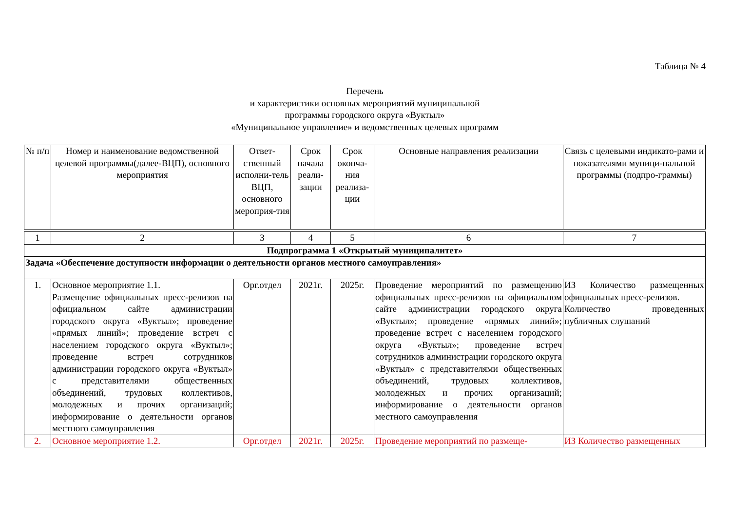Таблица № 4
Перечень
и характеристики основных мероприятий муниципальной
программы городского округа «Вуктыл»
«Муниципальное управление» и ведомственных целевых программ
| № п/п | Номер и наименование ведомственной целевой программы(далее-ВЦП), основного мероприятия | Ответ-ственный исполни-тель ВЦП, основного мероприя-тия | Срок начала реали-зации | Срок оконча-ния реализа-ции | Основные направления реализации | Связь с целевыми индикато-рами и показателями муници-пальной программы (подпро-граммы) |
| --- | --- | --- | --- | --- | --- | --- |
| 1 | 2 | 3 | 4 | 5 | 6 | 7 |
| Подпрограмма 1 «Открытый муниципалитет» | | | | | | |
| Задача «Обеспечение доступности информации о деятельности органов местного самоуправления» | | | | | | |
| 1. | Основное мероприятие 1.1. Размещение официальных пресс-релизов на официальном сайте администрации городского округа «Вуктыл»; проведение «прямых линий»; проведение встреч с населением городского округа «Вуктыл»; проведение встреч сотрудников администрации городского округа «Вуктыл» с представителями общественных объединений, трудовых коллективов, молодежных и прочих организаций; информирование о деятельности органов местного самоуправления | Орг.отдел | 2021г. | 2025г. | Проведение мероприятий по размещению официальных пресс-релизов на официальном сайте администрации городского округа «Вуктыл»; проведение «прямых линий»; проведение встреч с населением городского округа «Вуктыл»; проведение встреч сотрудников администрации городского округа «Вуктыл» с представителями общественных объединений, трудовых коллективов, молодежных и прочих организаций; информирование о деятельности органов местного самоуправления | ИЗ Количество размещенных официальных пресс-релизов. Количество проведенных публичных слушаний |
| 2. | Основное мероприятие 1.2. | Орг.отдел | 2021г. | 2025г. | Проведение мероприятий по размеще- | ИЗ Количество размещенных |